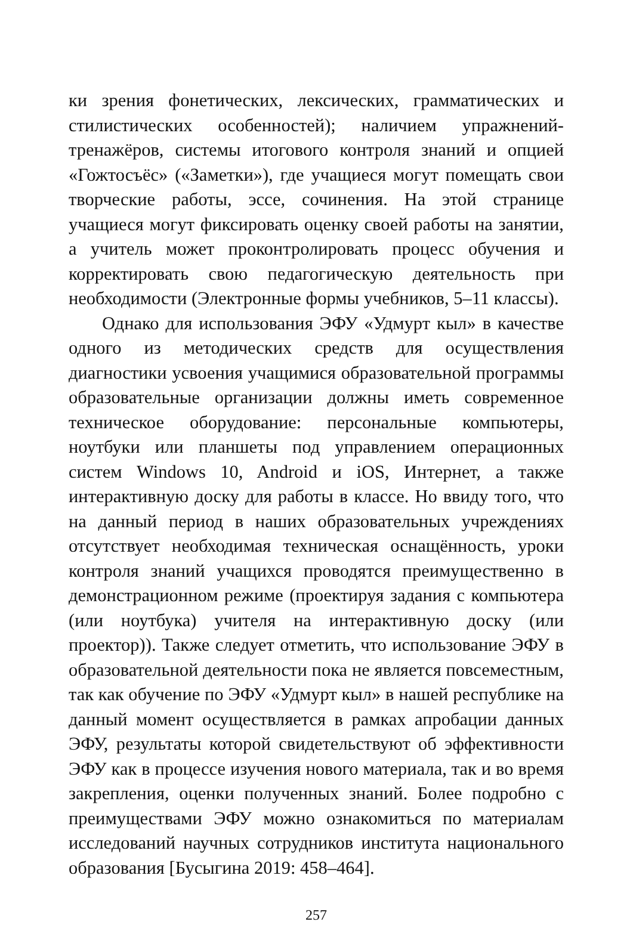ки зрения фонетических, лексических, грамматических и стилистических особенностей); наличием упражнений-тренажёров, системы итогового контроля знаний и опцией «Гожтосъёс» («Заметки»), где учащиеся могут помещать свои творческие работы, эссе, сочинения. На этой странице учащиеся могут фиксировать оценку своей работы на занятии, а учитель может проконтролировать процесс обучения и корректировать свою педагогическую деятельность при необходимости (Электронные формы учебников, 5–11 классы).
Однако для использования ЭФУ «Удмурт кыл» в качестве одного из методических средств для осуществления диагностики усвоения учащимися образовательной программы образовательные организации должны иметь современное техническое оборудование: персональные компьютеры, ноутбуки или планшеты под управлением операционных систем Windows 10, Android и iOS, Интернет, а также интерактивную доску для работы в классе. Но ввиду того, что на данный период в наших образовательных учреждениях отсутствует необходимая техническая оснащённость, уроки контроля знаний учащихся проводятся преимущественно в демонстрационном режиме (проектируя задания с компьютера (или ноутбука) учителя на интерактивную доску (или проектор)). Также следует отметить, что использование ЭФУ в образовательной деятельности пока не является повсеместным, так как обучение по ЭФУ «Удмурт кыл» в нашей республике на данный момент осуществляется в рамках апробации данных ЭФУ, результаты которой свидетельствуют об эффективности ЭФУ как в процессе изучения нового материала, так и во время закрепления, оценки полученных знаний. Более подробно с преимуществами ЭФУ можно ознакомиться по материалам исследований научных сотрудников института национального образования [Бусыгина 2019: 458–464].
257